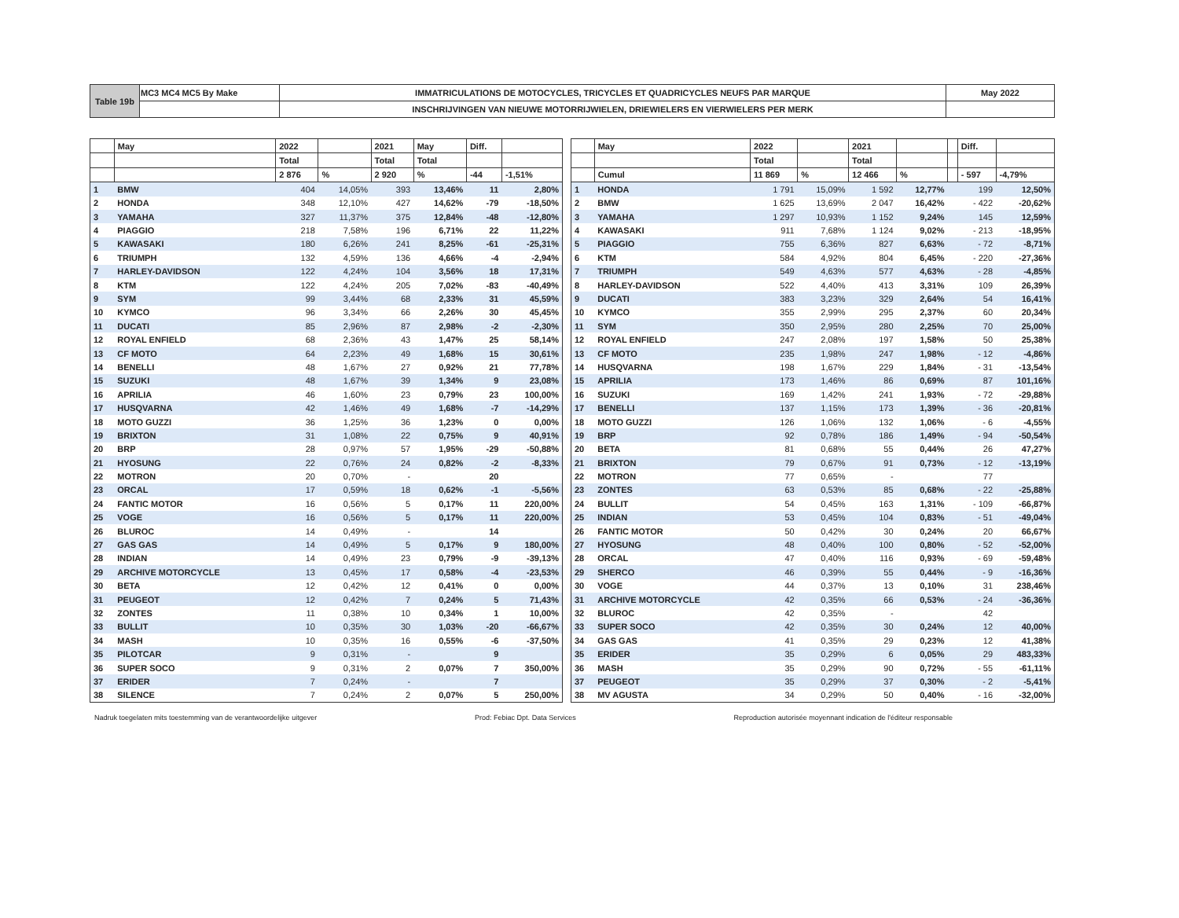| Table 19b | MC3 MC4 MC5 By Make | IMMATRICULATIONS DE MOTOCYCLES, TRICYCLES ET QUADRICYCLES NEUFS PAR MARQUE | May 2022 |
| | | INSCHRIJVINGEN VAN NIEUWE MOTORRIJWIELEN, DRIEWIELERS EN VIERWIELERS PER MERK | |
| | May | 2022 | | 2021 | May | Diff. | |
| --- | --- | --- | --- | --- | --- | --- | --- |
| | | Total | | Total | Total | | |
| | | 2 876 | % | 2 920 | % | -44 | -1,51% |
| 1 | BMW | 404 | 14,05% | 393 | 13,46% | 11 | 2,80% |
| 2 | HONDA | 348 | 12,10% | 427 | 14,62% | -79 | -18,50% |
| 3 | YAMAHA | 327 | 11,37% | 375 | 12,84% | -48 | -12,80% |
| 4 | PIAGGIO | 218 | 7,58% | 196 | 6,71% | 22 | 11,22% |
| 5 | KAWASAKI | 180 | 6,26% | 241 | 8,25% | -61 | -25,31% |
| 6 | TRIUMPH | 132 | 4,59% | 136 | 4,66% | -4 | -2,94% |
| 7 | HARLEY-DAVIDSON | 122 | 4,24% | 104 | 3,56% | 18 | 17,31% |
| 8 | KTM | 122 | 4,24% | 205 | 7,02% | -83 | -40,49% |
| 9 | SYM | 99 | 3,44% | 68 | 2,33% | 31 | 45,59% |
| 10 | KYMCO | 96 | 3,34% | 66 | 2,26% | 30 | 45,45% |
| 11 | DUCATI | 85 | 2,96% | 87 | 2,98% | -2 | -2,30% |
| 12 | ROYAL ENFIELD | 68 | 2,36% | 43 | 1,47% | 25 | 58,14% |
| 13 | CF MOTO | 64 | 2,23% | 49 | 1,68% | 15 | 30,61% |
| 14 | BENELLI | 48 | 1,67% | 27 | 0,92% | 21 | 77,78% |
| 15 | SUZUKI | 48 | 1,67% | 39 | 1,34% | 9 | 23,08% |
| 16 | APRILIA | 46 | 1,60% | 23 | 0,79% | 23 | 100,00% |
| 17 | HUSQVARNA | 42 | 1,46% | 49 | 1,68% | -7 | -14,29% |
| 18 | MOTO GUZZI | 36 | 1,25% | 36 | 1,23% | 0 | 0,00% |
| 19 | BRIXTON | 31 | 1,08% | 22 | 0,75% | 9 | 40,91% |
| 20 | BRP | 28 | 0,97% | 57 | 1,95% | -29 | -50,88% |
| 21 | HYOSUNG | 22 | 0,76% | 24 | 0,82% | -2 | -8,33% |
| 22 | MOTRON | 20 | 0,70% | - | | 20 | |
| 23 | ORCAL | 17 | 0,59% | 18 | 0,62% | -1 | -5,56% |
| 24 | FANTIC MOTOR | 16 | 0,56% | 5 | 0,17% | 11 | 220,00% |
| 25 | VOGE | 16 | 0,56% | 5 | 0,17% | 11 | 220,00% |
| 26 | BLUROC | 14 | 0,49% | - | | 14 | |
| 27 | GAS GAS | 14 | 0,49% | 5 | 0,17% | 9 | 180,00% |
| 28 | INDIAN | 14 | 0,49% | 23 | 0,79% | -9 | -39,13% |
| 29 | ARCHIVE MOTORCYCLE | 13 | 0,45% | 17 | 0,58% | -4 | -23,53% |
| 30 | BETA | 12 | 0,42% | 12 | 0,41% | 0 | 0,00% |
| 31 | PEUGEOT | 12 | 0,42% | 7 | 0,24% | 5 | 71,43% |
| 32 | ZONTES | 11 | 0,38% | 10 | 0,34% | 1 | 10,00% |
| 33 | BULLIT | 10 | 0,35% | 30 | 1,03% | -20 | -66,67% |
| 34 | MASH | 10 | 0,35% | 16 | 0,55% | -6 | -37,50% |
| 35 | PILOTCAR | 9 | 0,31% | - | | 9 | |
| 36 | SUPER SOCO | 9 | 0,31% | 2 | 0,07% | 7 | 350,00% |
| 37 | ERIDER | 7 | 0,24% | - | | 7 | |
| 38 | SILENCE | 7 | 0,24% | 2 | 0,07% | 5 | 250,00% |
| | May | 2022 | | 2021 | | | Diff. | |
| --- | --- | --- | --- | --- | --- | --- | --- | --- |
| | | Total | | Total | | | | |
| | Cumul | 11 869 | % | 12 466 | % | | - 597 | -4,79% |
| 1 | HONDA | 1 791 | 15,09% | 1 592 | 12,77% | | 199 | 12,50% |
| 2 | BMW | 1 625 | 13,69% | 2 047 | 16,42% | | - 422 | -20,62% |
| 3 | YAMAHA | 1 297 | 10,93% | 1 152 | 9,24% | | 145 | 12,59% |
| 4 | KAWASAKI | 911 | 7,68% | 1 124 | 9,02% | | - 213 | -18,95% |
| 5 | PIAGGIO | 755 | 6,36% | 827 | 6,63% | | - 72 | -8,71% |
| 6 | KTM | 584 | 4,92% | 804 | 6,45% | | - 220 | -27,36% |
| 7 | TRIUMPH | 549 | 4,63% | 577 | 4,63% | | - 28 | -4,85% |
| 8 | HARLEY-DAVIDSON | 522 | 4,40% | 413 | 3,31% | | 109 | 26,39% |
| 9 | DUCATI | 383 | 3,23% | 329 | 2,64% | | 54 | 16,41% |
| 10 | KYMCO | 355 | 2,99% | 295 | 2,37% | | 60 | 20,34% |
| 11 | SYM | 350 | 2,95% | 280 | 2,25% | | 70 | 25,00% |
| 12 | ROYAL ENFIELD | 247 | 2,08% | 197 | 1,58% | | 50 | 25,38% |
| 13 | CF MOTO | 235 | 1,98% | 247 | 1,98% | | - 12 | -4,86% |
| 14 | HUSQVARNA | 198 | 1,67% | 229 | 1,84% | | - 31 | -13,54% |
| 15 | APRILIA | 173 | 1,46% | 86 | 0,69% | | 87 | 101,16% |
| 16 | SUZUKI | 169 | 1,42% | 241 | 1,93% | | - 72 | -29,88% |
| 17 | BENELLI | 137 | 1,15% | 173 | 1,39% | | - 36 | -20,81% |
| 18 | MOTO GUZZI | 126 | 1,06% | 132 | 1,06% | | - 6 | -4,55% |
| 19 | BRP | 92 | 0,78% | 186 | 1,49% | | - 94 | -50,54% |
| 20 | BETA | 81 | 0,68% | 55 | 0,44% | | 26 | 47,27% |
| 21 | BRIXTON | 79 | 0,67% | 91 | 0,73% | | - 12 | -13,19% |
| 22 | MOTRON | 77 | 0,65% | - | | | 77 | |
| 23 | ZONTES | 63 | 0,53% | 85 | 0,68% | | - 22 | -25,88% |
| 24 | BULLIT | 54 | 0,45% | 163 | 1,31% | | - 109 | -66,87% |
| 25 | INDIAN | 53 | 0,45% | 104 | 0,83% | | - 51 | -49,04% |
| 26 | FANTIC MOTOR | 50 | 0,42% | 30 | 0,24% | | 20 | 66,67% |
| 27 | HYOSUNG | 48 | 0,40% | 100 | 0,80% | | - 52 | -52,00% |
| 28 | ORCAL | 47 | 0,40% | 116 | 0,93% | | - 69 | -59,48% |
| 29 | SHERCO | 46 | 0,39% | 55 | 0,44% | | - 9 | -16,36% |
| 30 | VOGE | 44 | 0,37% | 13 | 0,10% | | 31 | 238,46% |
| 31 | ARCHIVE MOTORCYCLE | 42 | 0,35% | 66 | 0,53% | | - 24 | -36,36% |
| 32 | BLUROC | 42 | 0,35% | - | | | 42 | |
| 33 | SUPER SOCO | 42 | 0,35% | 30 | 0,24% | | 12 | 40,00% |
| 34 | GAS GAS | 41 | 0,35% | 29 | 0,23% | | 12 | 41,38% |
| 35 | ERIDER | 35 | 0,29% | 6 | 0,05% | | 29 | 483,33% |
| 36 | MASH | 35 | 0,29% | 90 | 0,72% | | - 55 | -61,11% |
| 37 | PEUGEOT | 35 | 0,29% | 37 | 0,30% | | - 2 | -5,41% |
| 38 | MV AGUSTA | 34 | 0,29% | 50 | 0,40% | | - 16 | -32,00% |
Nadruk toegelaten mits toestemming van de verantwoordelijke uitgever Prod: Febiac Dpt. Data Services Reproduction autorisée moyennant indication de l'éditeur responsable